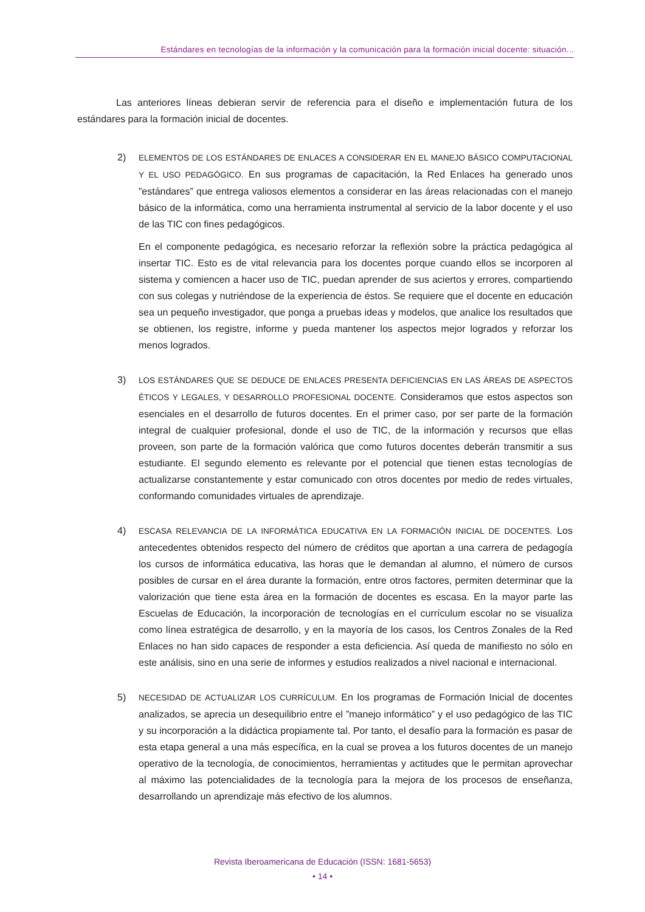Estándares en tecnologías de la información y la comunicación para la formación inicial docente: situación...
Las anteriores líneas debieran servir de referencia para el diseño e implementación futura de los estándares para la formación inicial de docentes.
2)
ELEMENTOS DE LOS ESTÁNDARES DE ENLACES A CONSIDERAR EN EL MANEJO BÁSICO COMPUTACIONAL Y EL USO PEDAGÓGICO. En sus programas de capacitación, la Red Enlaces ha generado unos ”estándares” que entrega valiosos elementos a considerar en las áreas relacionadas con el manejo básico de la informática, como una herramienta instrumental al servicio de la labor docente y el uso de las TIC con fines pedagógicos.
En el componente pedagógica, es necesario reforzar la reflexión sobre la práctica pedagógica al insertar TIC. Esto es de vital relevancia para los docentes porque cuando ellos se incorporen al sistema y comiencen a hacer uso de TIC, puedan aprender de sus aciertos y errores, compartiendo con sus colegas y nutriéndose de la experiencia de éstos. Se requiere que el docente en educación sea un pequeño investigador, que ponga a pruebas ideas y modelos, que analice los resultados que se obtienen, los registre, informe y pueda mantener los aspectos mejor logrados y reforzar los menos logrados.
3)
LOS ESTÁNDARES QUE SE DEDUCE DE ENLACES PRESENTA DEFICIENCIAS EN LAS ÁREAS DE ASPECTOS ÉTICOS Y LEGALES, Y DESARROLLO PROFESIONAL DOCENTE. Consideramos que estos aspectos son esenciales en el desarrollo de futuros docentes. En el primer caso, por ser parte de la formación integral de cualquier profesional, donde el uso de TIC, de la información y recursos que ellas proveen, son parte de la formación valórica que como futuros docentes deberán transmitir a sus estudiante. El segundo elemento es relevante por el potencial que tienen estas tecnologías de actualizarse constantemente y estar comunicado con otros docentes por medio de redes virtuales, conformando comunidades virtuales de aprendizaje.
4)
ESCASA RELEVANCIA DE LA INFORMÁTICA EDUCATIVA EN LA FORMACIÓN INICIAL DE DOCENTES. Los antecedentes obtenidos respecto del número de créditos que aportan a una carrera de pedagogía los cursos de informática educativa, las horas que le demandan al alumno, el número de cursos posibles de cursar en el área durante la formación, entre otros factores, permiten determinar que la valorización que tiene esta área en la formación de docentes es escasa. En la mayor parte las Escuelas de Educación, la incorporación de tecnologías en el currículum escolar no se visualiza como línea estratégica de desarrollo, y en la mayoría de los casos, los Centros Zonales de la Red Enlaces no han sido capaces de responder a esta deficiencia. Así queda de manifiesto no sólo en este análisis, sino en una serie de informes y estudios realizados a nivel nacional e internacional.
5)
NECESIDAD DE ACTUALIZAR LOS CURRÍCULUM. En los programas de Formación Inicial de docentes analizados, se aprecia un desequilibrio entre el ”manejo informático” y el uso pedagógico de las TIC y su incorporación a la didáctica propiamente tal. Por tanto, el desafío para la formación es pasar de esta etapa general a una más específica, en la cual se provea a los futuros docentes de un manejo operativo de la tecnología, de conocimientos, herramientas y actitudes que le permitan aprovechar al máximo las potencialidades de la tecnología para la mejora de los procesos de enseñanza, desarrollando un aprendizaje más efectivo de los alumnos.
Revista Iberoamericana de Educación (ISSN: 1681-5653)
• 14 •